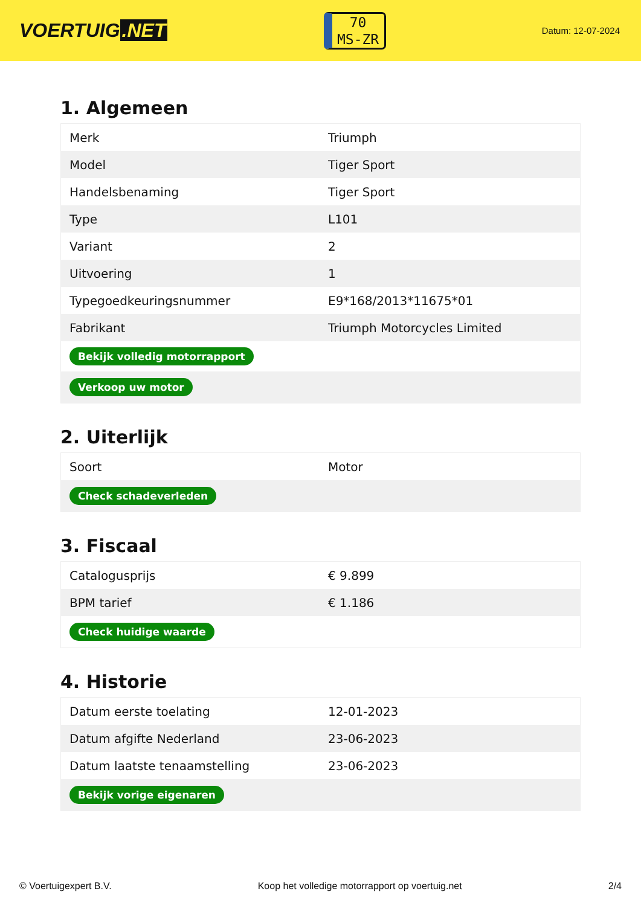VOERTUIG.NET
70
MS-ZR
Datum: 12-07-2024
1. Algemeen
| Merk | Triumph |
| Model | Tiger Sport |
| Handelsbenaming | Tiger Sport |
| Type | L101 |
| Variant | 2 |
| Uitvoering | 1 |
| Typegoedkeuringsnummer | E9*168/2013*11675*01 |
| Fabrikant | Triumph Motorcycles Limited |
| Bekijk volledig motorrapport | |
| Verkoop uw motor | |
2. Uiterlijk
| Soort | Motor |
| Check schadeverleden | |
3. Fiscaal
| Catalogusprijs | € 9.899 |
| BPM tarief | € 1.186 |
| Check huidige waarde | |
4. Historie
| Datum eerste toelating | 12-01-2023 |
| Datum afgifte Nederland | 23-06-2023 |
| Datum laatste tenaamstelling | 23-06-2023 |
| Bekijk vorige eigenaren | |
© Voertuigexpert B.V. Koop het volledige motorrapport op voertuig.net 2/4